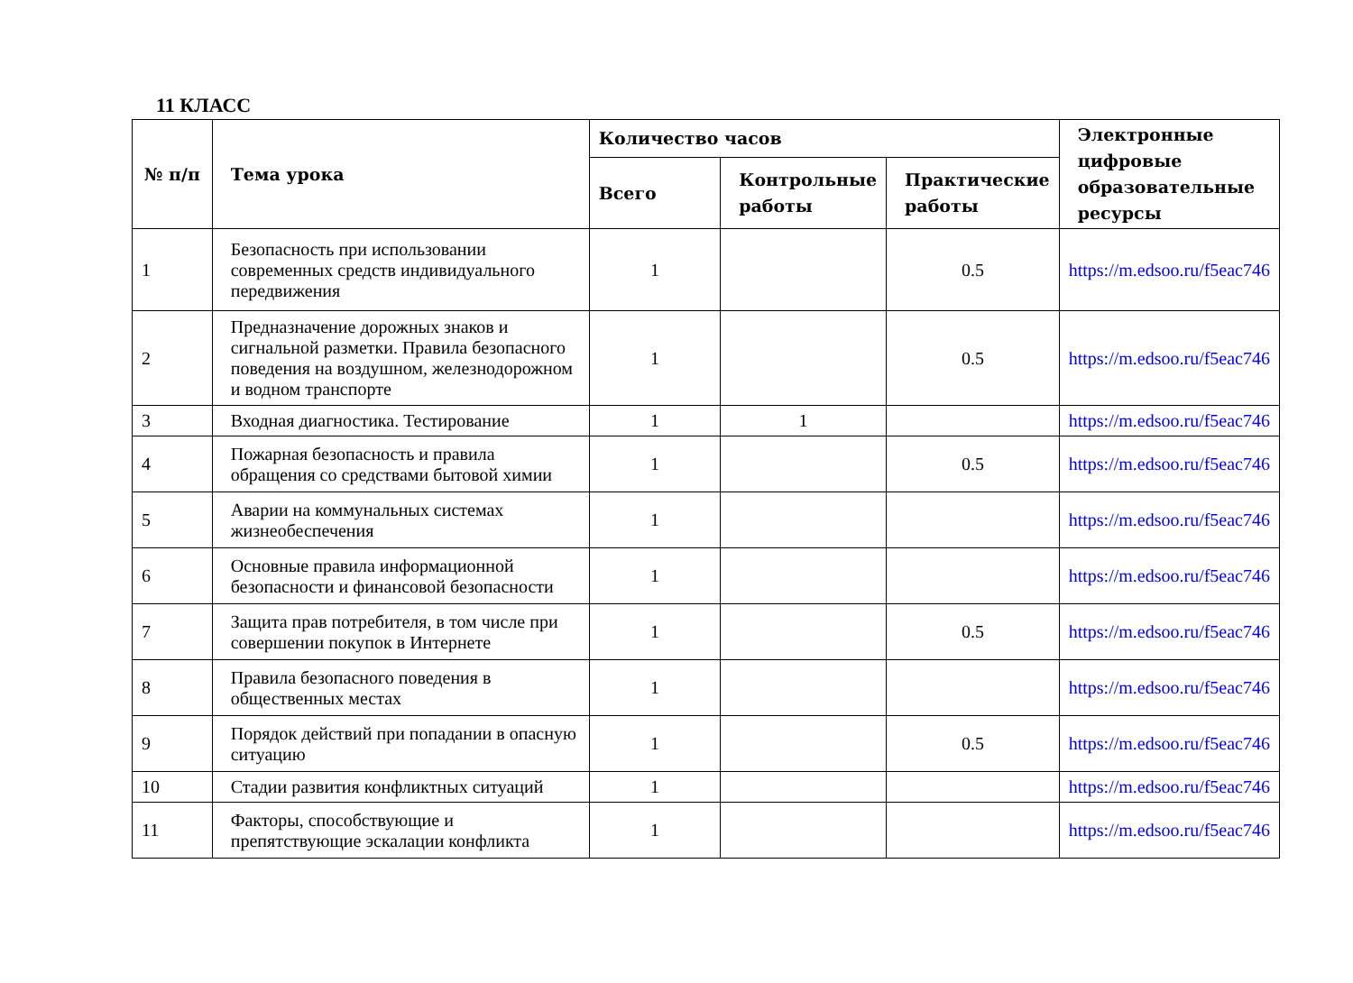11 КЛАСС
| № п/п | Тема урока | Количество часов | | | Электронные цифровые образовательные ресурсы |
| --- | --- | --- | --- | --- | --- |
| | | Всего | Контрольные работы | Практические работы | |
| 1 | Безопасность при использовании современных средств индивидуального передвижения | 1 | | 0.5 | https://m.edsoo.ru/f5eac746 |
| 2 | Предназначение дорожных знаков и сигнальной разметки. Правила безопасного поведения на воздушном, железнодорожном и водном транспорте | 1 | | 0.5 | https://m.edsoo.ru/f5eac746 |
| 3 | Входная диагностика. Тестирование | 1 | 1 | | https://m.edsoo.ru/f5eac746 |
| 4 | Пожарная безопасность и правила обращения со средствами бытовой химии | 1 | | 0.5 | https://m.edsoo.ru/f5eac746 |
| 5 | Аварии на коммунальных системах жизнеобеспечения | 1 | | | https://m.edsoo.ru/f5eac746 |
| 6 | Основные правила информационной безопасности и финансовой безопасности | 1 | | | https://m.edsoo.ru/f5eac746 |
| 7 | Защита прав потребителя, в том числе при совершении покупок в Интернете | 1 | | 0.5 | https://m.edsoo.ru/f5eac746 |
| 8 | Правила безопасного поведения в общественных местах | 1 | | | https://m.edsoo.ru/f5eac746 |
| 9 | Порядок действий при попадании в опасную ситуацию | 1 | | 0.5 | https://m.edsoo.ru/f5eac746 |
| 10 | Стадии развития конфликтных ситуаций | 1 | | | https://m.edsoo.ru/f5eac746 |
| 11 | Факторы, способствующие и препятствующие эскалации конфликта | 1 | | | https://m.edsoo.ru/f5eac746 |